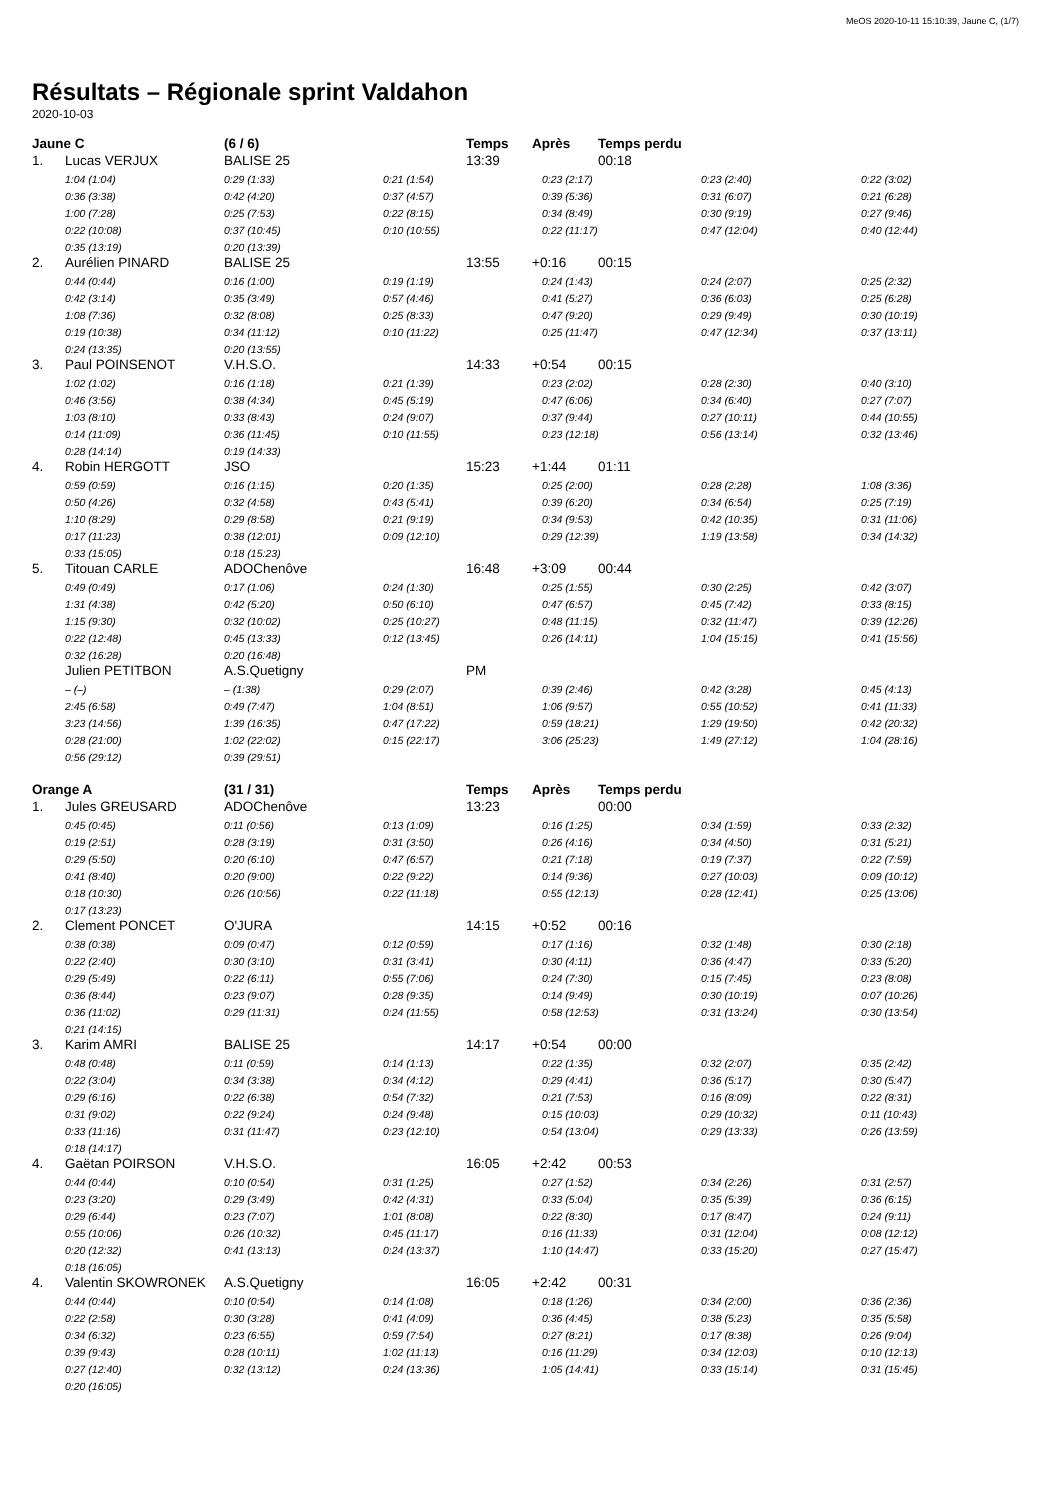MeOS 2020-10-11 15:10:39, Jaune C, (1/7)
Résultats – Régionale sprint Valdahon
2020-10-03
| Jaune C | | (6 / 6) | | Temps | Après | | Temps perdu | | |
| --- | --- | --- | --- | --- | --- | --- | --- | --- | --- |
| 1. | Lucas VERJUX | BALISE 25 | | 13:39 | | | 00:18 | | |
| | 1:04 (1:04) | 0:29 (1:33) | 0:21 (1:54) | | | 0:23 (2:17) | | 0:23 (2:40) | 0:22 (3:02) |
| | 0:36 (3:38) | 0:42 (4:20) | 0:37 (4:57) | | | 0:39 (5:36) | | 0:31 (6:07) | 0:21 (6:28) |
| | 1:00 (7:28) | 0:25 (7:53) | 0:22 (8:15) | | | 0:34 (8:49) | | 0:30 (9:19) | 0:27 (9:46) |
| | 0:22 (10:08) | 0:37 (10:45) | 0:10 (10:55) | | | 0:22 (11:17) | | 0:47 (12:04) | 0:40 (12:44) |
| | 0:35 (13:19) | 0:20 (13:39) | | | | | | | |
| 2. | Aurélien PINARD | BALISE 25 | | 13:55 | +0:16 | | 00:15 | | |
| | 0:44 (0:44) | 0:16 (1:00) | 0:19 (1:19) | | | 0:24 (1:43) | | 0:24 (2:07) | 0:25 (2:32) |
| | 0:42 (3:14) | 0:35 (3:49) | 0:57 (4:46) | | | 0:41 (5:27) | | 0:36 (6:03) | 0:25 (6:28) |
| | 1:08 (7:36) | 0:32 (8:08) | 0:25 (8:33) | | | 0:47 (9:20) | | 0:29 (9:49) | 0:30 (10:19) |
| | 0:19 (10:38) | 0:34 (11:12) | 0:10 (11:22) | | | 0:25 (11:47) | | 0:47 (12:34) | 0:37 (13:11) |
| | 0:24 (13:35) | 0:20 (13:55) | | | | | | | |
| 3. | Paul POINSENOT | V.H.S.O. | | 14:33 | +0:54 | | 00:15 | | |
| | 1:02 (1:02) | 0:16 (1:18) | 0:21 (1:39) | | | 0:23 (2:02) | | 0:28 (2:30) | 0:40 (3:10) |
| | 0:46 (3:56) | 0:38 (4:34) | 0:45 (5:19) | | | 0:47 (6:06) | | 0:34 (6:40) | 0:27 (7:07) |
| | 1:03 (8:10) | 0:33 (8:43) | 0:24 (9:07) | | | 0:37 (9:44) | | 0:27 (10:11) | 0:44 (10:55) |
| | 0:14 (11:09) | 0:36 (11:45) | 0:10 (11:55) | | | 0:23 (12:18) | | 0:56 (13:14) | 0:32 (13:46) |
| | 0:28 (14:14) | 0:19 (14:33) | | | | | | | |
| 4. | Robin HERGOTT | JSO | | 15:23 | +1:44 | | 01:11 | | |
| | 0:59 (0:59) | 0:16 (1:15) | 0:20 (1:35) | | | 0:25 (2:00) | | 0:28 (2:28) | 1:08 (3:36) |
| | 0:50 (4:26) | 0:32 (4:58) | 0:43 (5:41) | | | 0:39 (6:20) | | 0:34 (6:54) | 0:25 (7:19) |
| | 1:10 (8:29) | 0:29 (8:58) | 0:21 (9:19) | | | 0:34 (9:53) | | 0:42 (10:35) | 0:31 (11:06) |
| | 0:17 (11:23) | 0:38 (12:01) | 0:09 (12:10) | | | 0:29 (12:39) | | 1:19 (13:58) | 0:34 (14:32) |
| | 0:33 (15:05) | 0:18 (15:23) | | | | | | | |
| 5. | Titouan CARLE | ADOChenôve | | 16:48 | +3:09 | | 00:44 | | |
| | 0:49 (0:49) | 0:17 (1:06) | 0:24 (1:30) | | | 0:25 (1:55) | | 0:30 (2:25) | 0:42 (3:07) |
| | 1:31 (4:38) | 0:42 (5:20) | 0:50 (6:10) | | | 0:47 (6:57) | | 0:45 (7:42) | 0:33 (8:15) |
| | 1:15 (9:30) | 0:32 (10:02) | 0:25 (10:27) | | | 0:48 (11:15) | | 0:32 (11:47) | 0:39 (12:26) |
| | 0:22 (12:48) | 0:45 (13:33) | 0:12 (13:45) | | | 0:26 (14:11) | | 1:04 (15:15) | 0:41 (15:56) |
| | 0:32 (16:28) | 0:20 (16:48) | | | | | | | |
| | Julien PETITBON | A.S.Quetigny | | PM | | | | | |
| | – (–) | – (1:38) | 0:29 (2:07) | | | 0:39 (2:46) | | 0:42 (3:28) | 0:45 (4:13) |
| | 2:45 (6:58) | 0:49 (7:47) | 1:04 (8:51) | | | 1:06 (9:57) | | 0:55 (10:52) | 0:41 (11:33) |
| | 3:23 (14:56) | 1:39 (16:35) | 0:47 (17:22) | | | 0:59 (18:21) | | 1:29 (19:50) | 0:42 (20:32) |
| | 0:28 (21:00) | 1:02 (22:02) | 0:15 (22:17) | | | 3:06 (25:23) | | 1:49 (27:12) | 1:04 (28:16) |
| | 0:56 (29:12) | 0:39 (29:51) | | | | | | | |
| Orange A | | (31 / 31) | | Temps | Après | | Temps perdu | | |
| 1. | Jules GREUSARD | ADOChenôve | | 13:23 | | | 00:00 | | |
| | 0:45 (0:45) | 0:11 (0:56) | 0:13 (1:09) | | | 0:16 (1:25) | | 0:34 (1:59) | 0:33 (2:32) |
| | 0:19 (2:51) | 0:28 (3:19) | 0:31 (3:50) | | | 0:26 (4:16) | | 0:34 (4:50) | 0:31 (5:21) |
| | 0:29 (5:50) | 0:20 (6:10) | 0:47 (6:57) | | | 0:21 (7:18) | | 0:19 (7:37) | 0:22 (7:59) |
| | 0:41 (8:40) | 0:20 (9:00) | 0:22 (9:22) | | | 0:14 (9:36) | | 0:27 (10:03) | 0:09 (10:12) |
| | 0:18 (10:30) | 0:26 (10:56) | 0:22 (11:18) | | | 0:55 (12:13) | | 0:28 (12:41) | 0:25 (13:06) |
| | 0:17 (13:23) | | | | | | | | |
| 2. | Clement PONCET | O'JURA | | 14:15 | +0:52 | | 00:16 | | |
| | 0:38 (0:38) | 0:09 (0:47) | 0:12 (0:59) | | | 0:17 (1:16) | | 0:32 (1:48) | 0:30 (2:18) |
| | 0:22 (2:40) | 0:30 (3:10) | 0:31 (3:41) | | | 0:30 (4:11) | | 0:36 (4:47) | 0:33 (5:20) |
| | 0:29 (5:49) | 0:22 (6:11) | 0:55 (7:06) | | | 0:24 (7:30) | | 0:15 (7:45) | 0:23 (8:08) |
| | 0:36 (8:44) | 0:23 (9:07) | 0:28 (9:35) | | | 0:14 (9:49) | | 0:30 (10:19) | 0:07 (10:26) |
| | 0:36 (11:02) | 0:29 (11:31) | 0:24 (11:55) | | | 0:58 (12:53) | | 0:31 (13:24) | 0:30 (13:54) |
| | 0:21 (14:15) | | | | | | | | |
| 3. | Karim AMRI | BALISE 25 | | 14:17 | +0:54 | | 00:00 | | |
| | 0:48 (0:48) | 0:11 (0:59) | 0:14 (1:13) | | | 0:22 (1:35) | | 0:32 (2:07) | 0:35 (2:42) |
| | 0:22 (3:04) | 0:34 (3:38) | 0:34 (4:12) | | | 0:29 (4:41) | | 0:36 (5:17) | 0:30 (5:47) |
| | 0:29 (6:16) | 0:22 (6:38) | 0:54 (7:32) | | | 0:21 (7:53) | | 0:16 (8:09) | 0:22 (8:31) |
| | 0:31 (9:02) | 0:22 (9:24) | 0:24 (9:48) | | | 0:15 (10:03) | | 0:29 (10:32) | 0:11 (10:43) |
| | 0:33 (11:16) | 0:31 (11:47) | 0:23 (12:10) | | | 0:54 (13:04) | | 0:29 (13:33) | 0:26 (13:59) |
| | 0:18 (14:17) | | | | | | | | |
| 4. | Gaëtan POIRSON | V.H.S.O. | | 16:05 | +2:42 | | 00:53 | | |
| | 0:44 (0:44) | 0:10 (0:54) | 0:31 (1:25) | | | 0:27 (1:52) | | 0:34 (2:26) | 0:31 (2:57) |
| | 0:23 (3:20) | 0:29 (3:49) | 0:42 (4:31) | | | 0:33 (5:04) | | 0:35 (5:39) | 0:36 (6:15) |
| | 0:29 (6:44) | 0:23 (7:07) | 1:01 (8:08) | | | 0:22 (8:30) | | 0:17 (8:47) | 0:24 (9:11) |
| | 0:55 (10:06) | 0:26 (10:32) | 0:45 (11:17) | | | 0:16 (11:33) | | 0:31 (12:04) | 0:08 (12:12) |
| | 0:20 (12:32) | 0:41 (13:13) | 0:24 (13:37) | | | 1:10 (14:47) | | 0:33 (15:20) | 0:27 (15:47) |
| | 0:18 (16:05) | | | | | | | | |
| 4. | Valentin SKOWRONEK | A.S.Quetigny | | 16:05 | +2:42 | | 00:31 | | |
| | 0:44 (0:44) | 0:10 (0:54) | 0:14 (1:08) | | | 0:18 (1:26) | | 0:34 (2:00) | 0:36 (2:36) |
| | 0:22 (2:58) | 0:30 (3:28) | 0:41 (4:09) | | | 0:36 (4:45) | | 0:38 (5:23) | 0:35 (5:58) |
| | 0:34 (6:32) | 0:23 (6:55) | 0:59 (7:54) | | | 0:27 (8:21) | | 0:17 (8:38) | 0:26 (9:04) |
| | 0:39 (9:43) | 0:28 (10:11) | 1:02 (11:13) | | | 0:16 (11:29) | | 0:34 (12:03) | 0:10 (12:13) |
| | 0:27 (12:40) | 0:32 (13:12) | 0:24 (13:36) | | | 1:05 (14:41) | | 0:33 (15:14) | 0:31 (15:45) |
| | 0:20 (16:05) | | | | | | | | |